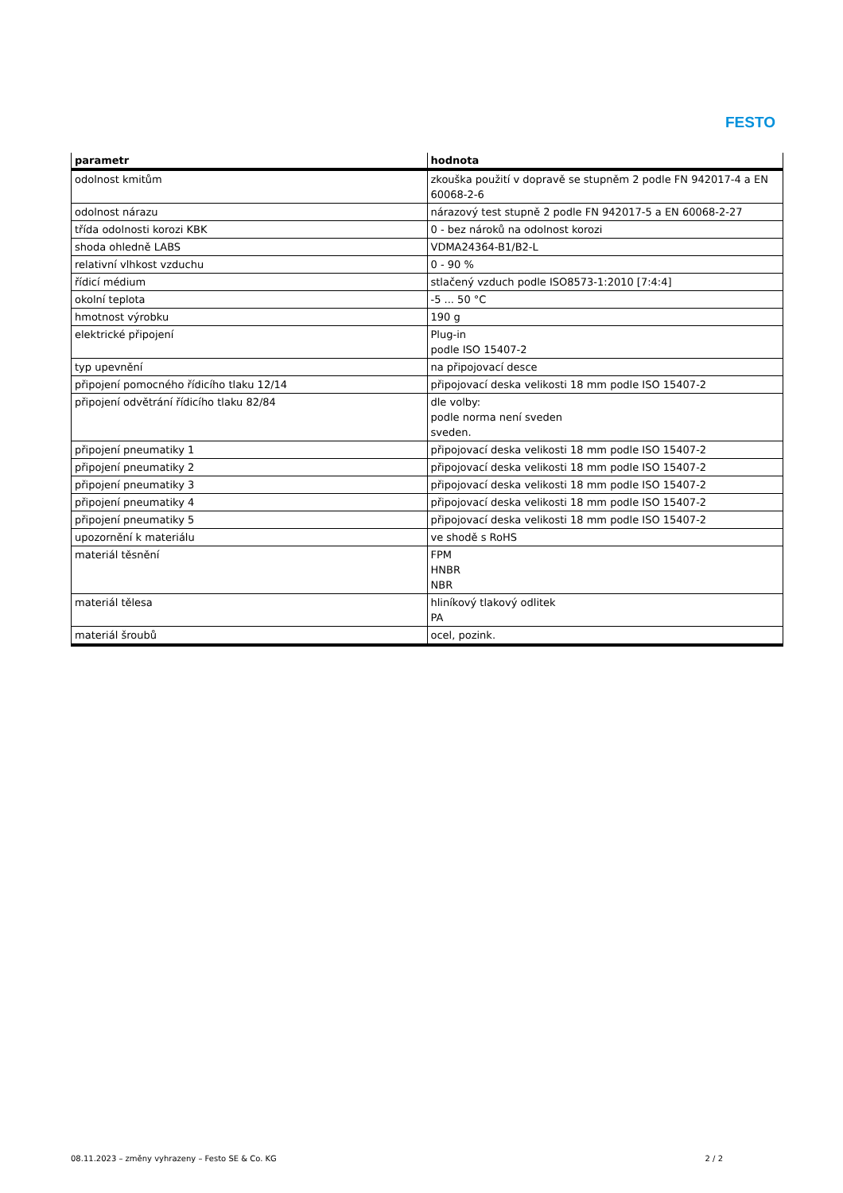FESTO
| parametr | hodnota |
| --- | --- |
| odolnost kmitům | zkouška použití v dopravě se stupněm 2 podle FN 942017-4 a EN 60068-2-6 |
| odolnost nárazu | nárazový test stupně 2 podle FN 942017-5 a EN 60068-2-27 |
| třída odolnosti korozi KBK | 0 - bez nároků na odolnost korozi |
| shoda ohledně LABS | VDMA24364-B1/B2-L |
| relativní vlhkost vzduchu | 0 - 90 % |
| řídicí médium | stlačený vzduch podle ISO8573-1:2010 [7:4:4] |
| okolní teplota | -5 ... 50 °C |
| hmotnost výrobku | 190 g |
| elektrické připojení | Plug-in podle ISO 15407-2 |
| typ upevnění | na připojovací desce |
| připojení pomocného řídicího tlaku 12/14 | připojovací deska velikosti 18 mm podle ISO 15407-2 |
| připojení odvětrání řídicího tlaku 82/84 | dle volby: podle norma není sveden sveden. |
| připojení pneumatiky 1 | připojovací deska velikosti 18 mm podle ISO 15407-2 |
| připojení pneumatiky 2 | připojovací deska velikosti 18 mm podle ISO 15407-2 |
| připojení pneumatiky 3 | připojovací deska velikosti 18 mm podle ISO 15407-2 |
| připojení pneumatiky 4 | připojovací deska velikosti 18 mm podle ISO 15407-2 |
| připojení pneumatiky 5 | připojovací deska velikosti 18 mm podle ISO 15407-2 |
| upozornění k materiálu | ve shodě s RoHS |
| materiál těsnění | FPM HNBR NBR |
| materiál tělesa | hliníkový tlakový odlitek PA |
| materiál šroubů | ocel, pozink. |
08.11.2023 – změny vyhrazeny – Festo SE & Co. KG 2 / 2